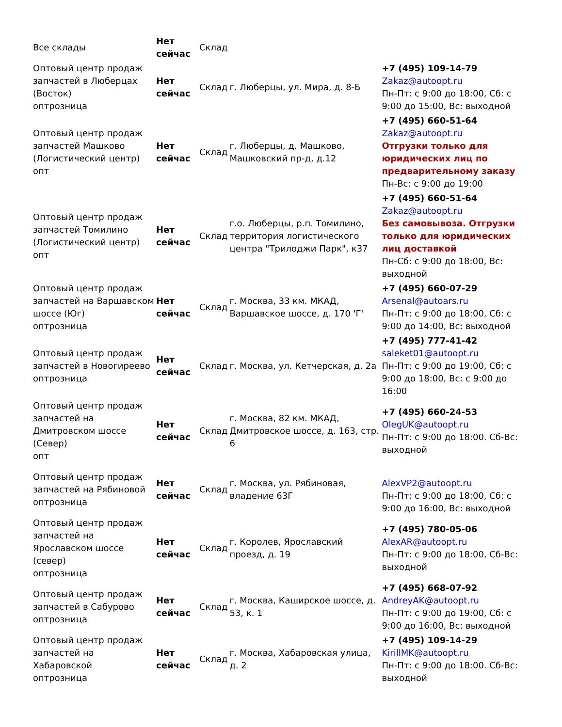| Все склады | Нет сейчас | Склад | | |
| Оптовый центр продаж запчастей в Люберцах (Восток) оптрозница | Нет сейчас | Склад | г. Люберцы, ул. Мира, д. 8-Б | +7 (495) 109-14-79 Zakaz@autoopt.ru Пн-Пт: с 9:00 до 18:00, Сб: с 9:00 до 15:00, Вс: выходной |
| Оптовый центр продаж запчастей Машково (Логистический центр) опт | Нет сейчас | Склад | г. Люберцы, д. Машково, Машковский пр-д, д.12 | +7 (495) 660-51-64 Zakaz@autoopt.ru Отгрузки только для юридических лиц по предварительному заказу Пн-Вс: с 9:00 до 19:00 |
| Оптовый центр продаж запчастей Томилино (Логистический центр) опт | Нет сейчас | Склад | г.о. Люберцы, р.п. Томилино, территория логистического центра "Трилоджи Парк", к37 | +7 (495) 660-51-64 Zakaz@autoopt.ru Без самовывоза. Отгрузки только для юридических лиц доставкой Пн-Сб: с 9:00 до 18:00, Вс: выходной |
| Оптовый центр продаж запчастей на Варшавском шоссе (Юг) оптрозница | Нет сейчас | Склад | г. Москва, 33 км. МКАД, Варшавское шоссе, д. 170 'Г' | +7 (495) 660-07-29 Arsenal@autoars.ru Пн-Пт: с 9:00 до 18:00, Сб: с 9:00 до 14:00, Вс: выходной |
| Оптовый центр продаж запчастей в Новогиреево оптрозница | Нет сейчас | Склад | г. Москва, ул. Кетчерская, д. 2а | +7 (495) 777-41-42 saleket01@autoopt.ru Пн-Пт: с 9:00 до 19:00, Сб: с 9:00 до 18:00, Вс: с 9:00 до 16:00 |
| Оптовый центр продаж запчастей на Дмитровском шоссе (Север) опт | Нет сейчас | Склад | г. Москва, 82 км. МКАД, Дмитровское шоссе, д. 163, стр. 6 | +7 (495) 660-24-53 OlegUK@autoopt.ru Пн-Пт: с 9:00 до 18:00. Сб-Вс: выходной |
| Оптовый центр продаж запчастей на Рябиновой оптрозница | Нет сейчас | Склад | г. Москва, ул. Рябиновая, владение 63Г | AlexVP2@autoopt.ru Пн-Пт: с 9:00 до 18:00, Сб: с 9:00 до 16:00, Вс: выходной |
| Оптовый центр продаж запчастей на Ярославском шоссе (север) оптрозница | Нет сейчас | Склад | г. Королев, Ярославский проезд, д. 19 | +7 (495) 780-05-06 AlexAR@autoopt.ru Пн-Пт: с 9:00 до 18:00, Сб-Вс: выходной |
| Оптовый центр продаж запчастей в Сабурово оптрозница | Нет сейчас | Склад | г. Москва, Каширское шоссе, д. 53, к. 1 | +7 (495) 668-07-92 AndreyAK@autoopt.ru Пн-Пт: с 9:00 до 19:00, Сб: с 9:00 до 16:00, Вс: выходной |
| Оптовый центр продаж запчастей на Хабаровской оптрозница | Нет сейчас | Склад | г. Москва, Хабаровская улица, д. 2 | +7 (495) 109-14-29 KirillMK@autoopt.ru Пн-Пт: с 9:00 до 18:00. Сб-Вс: выходной |